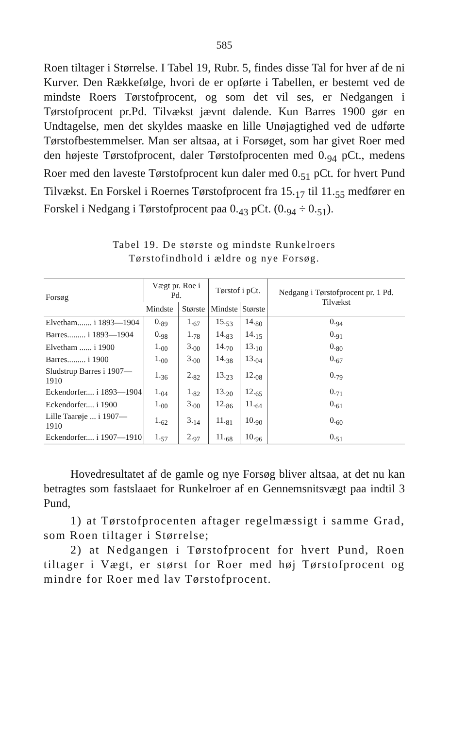585
Roen tiltager i Størrelse. I Tabel 19, Rubr. 5, findes disse Tal for hver af de ni Kurver. Den Rækkefølge, hvori de er opførte i Tabellen, er bestemt ved de mindste Roers Tørstofprocent, og som det vil ses, er Nedgangen i Tørstofprocent pr.Pd. Tilvækst jævnt dalende. Kun Barres 1900 gør en Undtagelse, men det skyldes maaske en lille Unøjagtighed ved de udførte Tørstofbestemmelser. Man ser altsaa, at i Forsøget, som har givet Roer med den højeste Tørstofprocent, daler Tørstofprocenten med 0.<sub>94</sub> pCt., medens Roer med den laveste Tørstofprocent kun daler med 0.<sub>51</sub> pCt. for hvert Pund Tilvækst. En Forskel i Roernes Tørstofprocent fra 15.<sub>17</sub> til 11.<sub>55</sub> medfører en Forskel i Nedgang i Tørstofprocent paa 0.<sub>43</sub> pCt. (0.<sub>94</sub> ÷ 0.<sub>51</sub>).
Tabel 19. De største og mindste Runkelroers
Tørstofindhold i ældre og nye Forsøg.
| Forsøg | Vægt pr. Roe i Pd. | | Tørstof i pCt. | | Nedgang i Tørstofprocent pr. 1 Pd. Tilvækst |
| --- | --- | --- | --- | --- | --- |
| | Mindste | Største | Mindste | Største | |
| Elvetham....... i 1893—1904 | 0.<sub>89</sub> | 1.<sub>67</sub> | 15.<sub>53</sub> | 14.<sub>80</sub> | 0.<sub>94</sub> |
| Barres......... i 1893—1904 | 0.<sub>98</sub> | 1.<sub>78</sub> | 14.<sub>83</sub> | 14.<sub>15</sub> | 0.<sub>91</sub> |
| Elvetham ...... i 1900 | 1.<sub>00</sub> | 3.<sub>00</sub> | 14.<sub>70</sub> | 13.<sub>10</sub> | 0.<sub>80</sub> |
| Barres......... i 1900 | 1.<sub>00</sub> | 3.<sub>00</sub> | 14.<sub>38</sub> | 13.<sub>04</sub> | 0.<sub>67</sub> |
| Sludstrup Barres i 1907—1910 | 1.<sub>36</sub> | 2.<sub>82</sub> | 13.<sub>23</sub> | 12.<sub>08</sub> | 0.<sub>79</sub> |
| Eckendorfer.... i 1893—1904 | 1.<sub>04</sub> | 1.<sub>82</sub> | 13.<sub>20</sub> | 12.<sub>65</sub> | 0.<sub>71</sub> |
| Eckendorfer.... i 1900 | 1.<sub>00</sub> | 3.<sub>00</sub> | 12.<sub>86</sub> | 11.<sub>64</sub> | 0.<sub>61</sub> |
| Lille Taarøje ... i 1907—1910 | 1.<sub>62</sub> | 3.<sub>14</sub> | 11.<sub>81</sub> | 10.<sub>90</sub> | 0.<sub>60</sub> |
| Eckendorfer.... i 1907—1910 | 1.<sub>57</sub> | 2.<sub>97</sub> | 11.<sub>68</sub> | 10.<sub>96</sub> | 0.<sub>51</sub> |
Hovedresultatet af de gamle og nye Forsøg bliver altsaa, at det nu kan betragtes som fastslaaet for Runkelroer af en Gennemsnitsvægt paa indtil 3 Pund,
1) at Tørstofprocenten aftager regelmæssigt i samme Grad, som Roen tiltager i Størrelse;
2) at Nedgangen i Tørstofprocent for hvert Pund, Roen tiltager i Vægt, er størst for Roer med høj Tørstofprocent og mindre for Roer med lav Tørstofprocent.